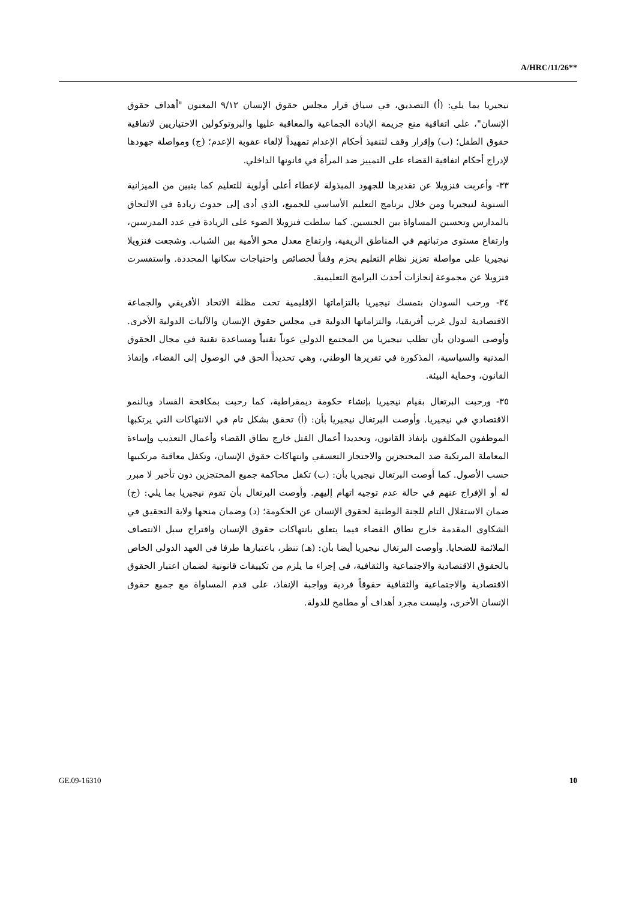A/HRC/11/26**
نيجيريا بما يلي: (أ) التصديق، في سياق قرار مجلس حقوق الإنسان ٩/١٢ المعنون "أهداف حقوق الإنسان"، على اتفاقية منع جريمة الإبادة الجماعية والمعاقبة عليها والبروتوكولين الاختياريين لاتفاقية حقوق الطفل؛ (ب) وإقرار وقف لتنفيذ أحكام الإعدام تمهيداً لإلغاء عقوبة الإعدم؛ (ج) ومواصلة جهودها لإدراج أحكام اتفاقية القضاء على التمييز ضد المرأة في قانونها الداخلي.
٣٣- وأعربت فنزويلا عن تقديرها للجهود المبذولة لإعطاء أعلى أولوية للتعليم كما يتبين من الميزانية السنوية لنيجيريا ومن خلال برنامج التعليم الأساسي للجميع، الذي أدى إلى حدوث زيادة في الالتحاق بالمدارس وتحسين المساواة بين الجنسين. كما سلطت فنزويلا الضوء على الزيادة في عدد المدرسين، وارتفاع مستوى مرتباتهم في المناطق الريفية، وارتفاع معدل محو الأمية بين الشباب. وشجعت فنزويلا نيجيريا على مواصلة تعزيز نظام التعليم بحزم وفقاً لخصائص واحتياجات سكانها المحددة. واستفسرت فنزويلا عن مجموعة إنجازات أحدث البرامج التعليمية.
٣٤- ورحب السودان بتمسك نيجيريا بالتزاماتها الإقليمية تحت مظلة الاتحاد الأفريقي والجماعة الاقتصادية لدول غرب أفريقيا، والتزاماتها الدولية في مجلس حقوق الإنسان والآليات الدولية الأخرى. وأوصى السودان بأن تطلب نيجيريا من المجتمع الدولي عوناً تقنياً ومساعدة تقنية في مجال الحقوق المدنية والسياسية، المذكورة في تقريرها الوطني، وهي تحديداً الحق في الوصول إلى القضاء، وإنفاذ القانون، وحماية البيئة.
٣٥- ورحبت البرتغال بقيام نيجيريا بإنشاء حكومة ديمقراطية، كما رحبت بمكافحة الفساد وبالنمو الاقتصادي في نيجيريا. وأوصت البرتغال نيجيريا بأن: (أ) تحقق بشكل تام في الانتهاكات التي يرتكبها الموظفون المكلفون بإنفاذ القانون، وتحديدا أعمال القتل خارج نطاق القضاء وأعمال التعذيب وإساءة المعاملة المرتكبة ضد المحتجزين والاحتجاز التعسفي وانتهاكات حقوق الإنسان، وتكفل معاقبة مرتكبيها حسب الأصول. كما أوصت البرتغال نيجيريا بأن: (ب) تكفل محاكمة جميع المحتجزين دون تأخير لا مبرر له أو الإفراج عنهم في حالة عدم توجيه اتهام إليهم. وأوصت البرتغال بأن تقوم نيجيريا بما يلي: (ج) ضمان الاستقلال التام للجنة الوطنية لحقوق الإنسان عن الحكومة؛ (د) وضمان منحها ولاية التحقيق في الشكاوى المقدمة خارج نطاق القضاء فيما يتعلق بانتهاكات حقوق الإنسان واقتراح سبل الانتصاف الملائمة للضحايا. وأوصت البرتغال نيجيريا أيضا بأن: (هـ) تنظر، باعتبارها طرفا في العهد الدولي الخاص بالحقوق الاقتصادية والاجتماعية والثقافية، في إجراء ما يلزم من تكييفات قانونية لضمان اعتبار الحقوق الاقتصادية والاجتماعية والثقافية حقوقاً فردية وواجبة الإنفاذ، على قدم المساواة مع جميع حقوق الإنسان الأخرى، وليست مجرد أهداف أو مطامح للدولة.
GE.09-16310 10